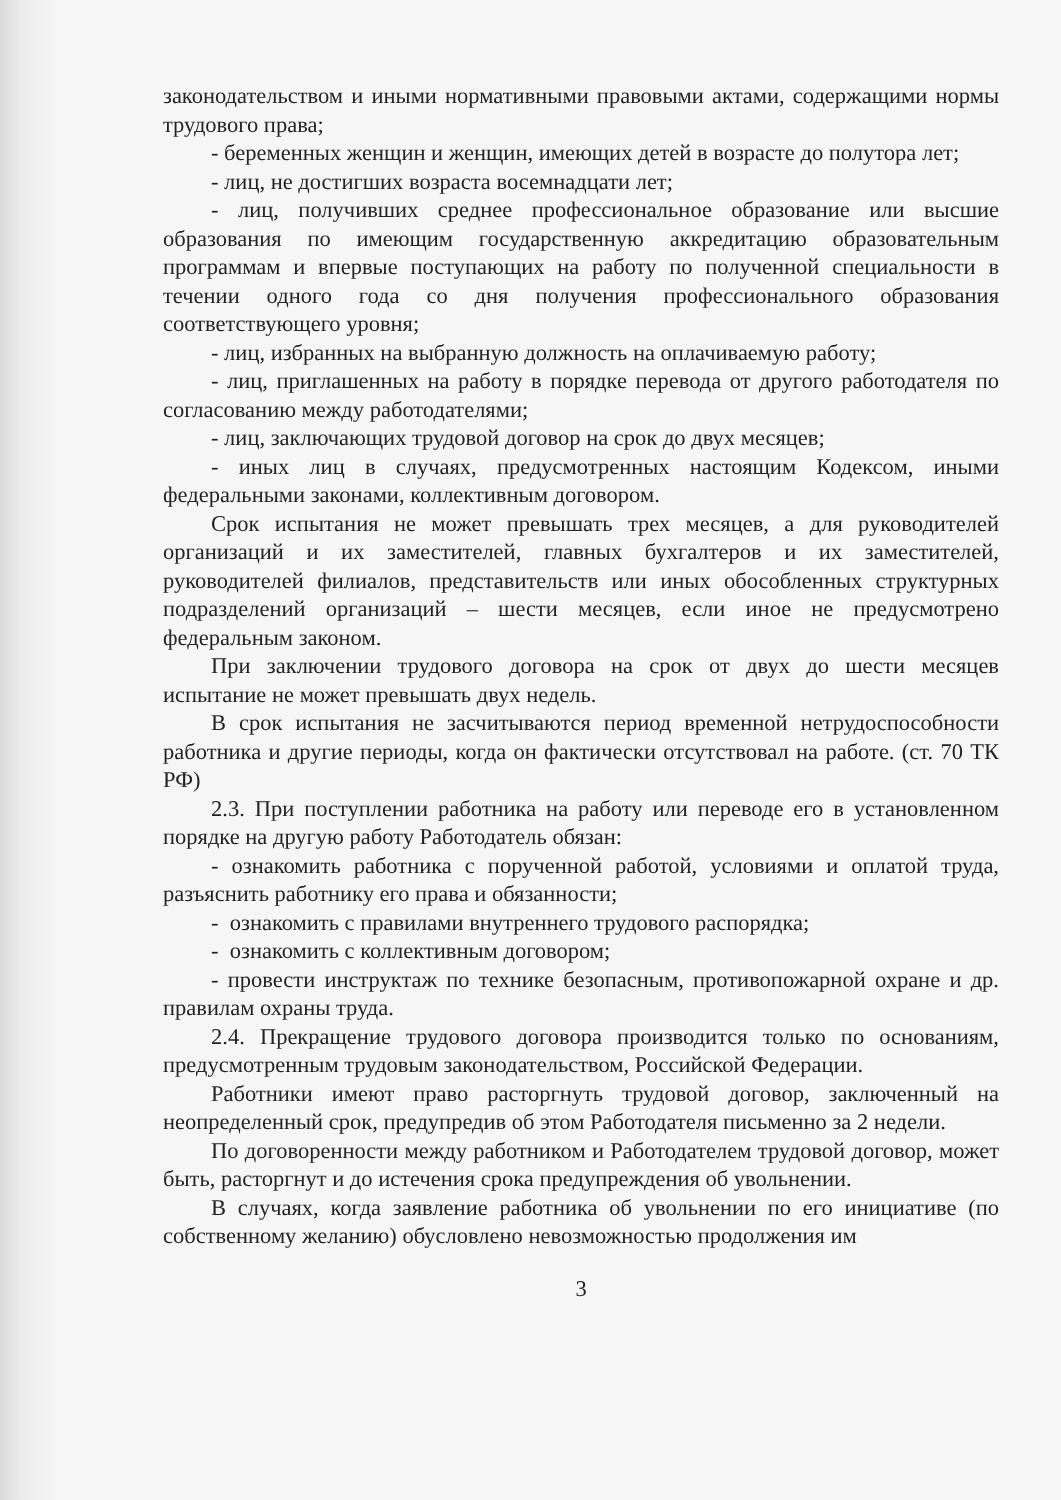законодательством и иными нормативными правовыми актами, содержащими нормы трудового права;
- беременных женщин и женщин, имеющих детей в возрасте до полутора лет;
- лиц, не достигших возраста восемнадцати лет;
- лиц, получивших среднее профессиональное образование или высшие образования по имеющим государственную аккредитацию образовательным программам и впервые поступающих на работу по полученной специальности в течении одного года со дня получения профессионального образования соответствующего уровня;
- лиц, избранных на выбранную должность на оплачиваемую работу;
- лиц, приглашенных на работу в порядке перевода от другого работодателя по согласованию между работодателями;
- лиц, заключающих трудовой договор на срок до двух месяцев;
- иных лиц в случаях, предусмотренных настоящим Кодексом, иными федеральными законами, коллективным договором.
Срок испытания не может превышать трех месяцев, а для руководителей организаций и их заместителей, главных бухгалтеров и их заместителей, руководителей филиалов, представительств или иных обособленных структурных подразделений организаций – шести месяцев, если иное не предусмотрено федеральным законом.
При заключении трудового договора на срок от двух до шести месяцев испытание не может превышать двух недель.
В срок испытания не засчитываются период временной нетрудоспособности работника и другие периоды, когда он фактически отсутствовал на работе. (ст. 70 ТК РФ)
2.3. При поступлении работника на работу или переводе его в установленном порядке на другую работу Работодатель обязан:
- ознакомить работника с порученной работой, условиями и оплатой труда, разъяснить работнику его права и обязанности;
- ознакомить с правилами внутреннего трудового распорядка;
- ознакомить с коллективным договором;
- провести инструктаж по технике безопасным, противопожарной охране и др. правилам охраны труда.
2.4. Прекращение трудового договора производится только по основаниям, предусмотренным трудовым законодательством, Российской Федерации.
Работники имеют право расторгнуть трудовой договор, заключенный на неопределенный срок, предупредив об этом Работодателя письменно за 2 недели.
По договоренности между работником и Работодателем трудовой договор, может быть, расторгнут и до истечения срока предупреждения об увольнении.
В случаях, когда заявление работника об увольнении по его инициативе (по собственному желанию) обусловлено невозможностью продолжения им
3